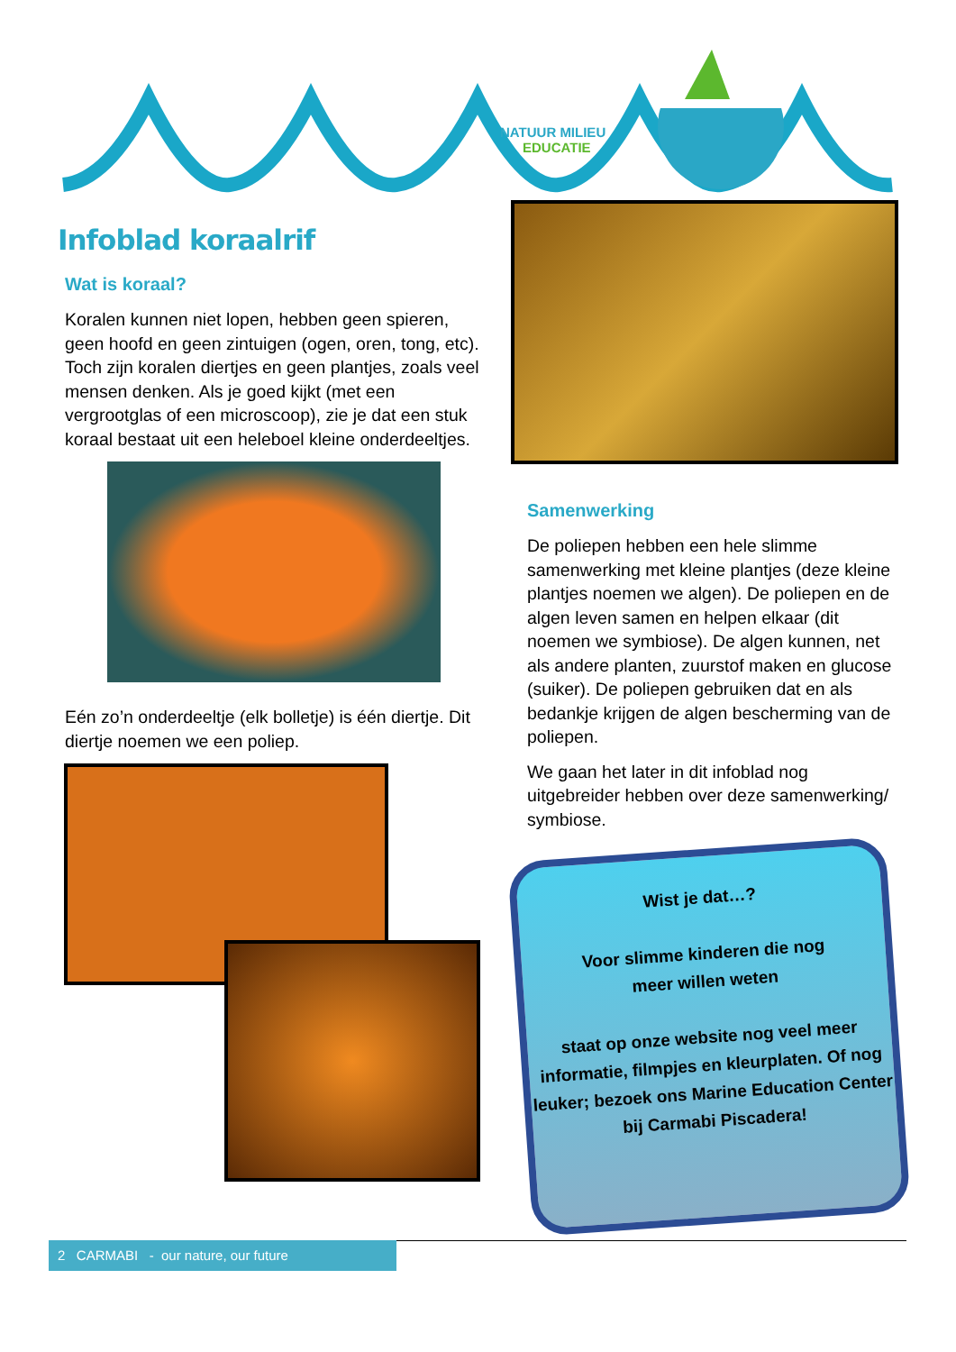NATUUR MILIEU
EDUCATIE
Infoblad koraalrif
Wat is koraal?
Koralen kunnen niet lopen, hebben geen spieren, geen hoofd en geen zintuigen (ogen, oren, tong, etc). Toch zijn koralen diertjes en geen plantjes, zoals veel mensen denken. Als je goed kijkt (met een vergrootglas of een microscoop), zie je dat een stuk koraal bestaat uit een heleboel kleine onderdeeltjes.
Eén zo’n onderdeeltje (elk bolletje) is één diertje. Dit diertje noemen we een poliep.
Samenwerking
De poliepen hebben een hele slimme samenwerking met kleine plantjes (deze kleine plantjes noemen we algen). De poliepen en de algen leven samen en helpen elkaar (dit noemen we symbiose). De algen kunnen, net als andere planten, zuurstof maken en glucose (suiker). De poliepen gebruiken dat en als bedankje krijgen de algen bescherming van de poliepen.
We gaan het later in dit infoblad nog uitgebreider hebben over deze samenwerking/ symbiose.
Wist je dat…?
Voor slimme kinderen die nog
meer willen weten
staat op onze website nog veel meer informatie, filmpjes en kleurplaten. Of nog leuker; bezoek ons Marine Education Center bij Carmabi Piscadera!
2 CARMABI - our nature, our future